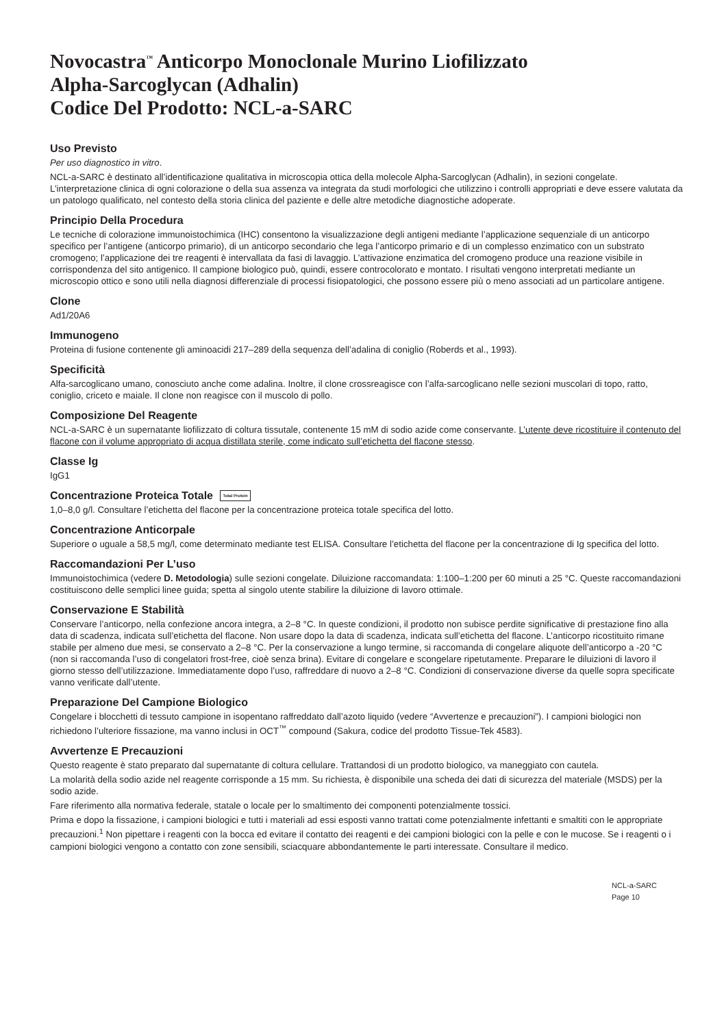Novocastra<sup>™</sup> Anticorpo Monoclonale Murino Liofilizzato
Alpha-Sarcoglycan (Adhalin)
Codice Del Prodotto: NCL-a-SARC
Uso Previsto
Per uso diagnostico in vitro.
NCL-a-SARC è destinato all’identificazione qualitativa in microscopia ottica della molecole Alpha-Sarcoglycan (Adhalin), in sezioni congelate. L’interpretazione clinica di ogni colorazione o della sua assenza va integrata da studi morfologici che utilizzino i controlli appropriati e deve essere valutata da un patologo qualificato, nel contesto della storia clinica del paziente e delle altre metodiche diagnostiche adoperate.
Principio Della Procedura
Le tecniche di colorazione immunoistochimica (IHC) consentono la visualizzazione degli antigeni mediante l’applicazione sequenziale di un anticorpo specifico per l’antigene (anticorpo primario), di un anticorpo secondario che lega l’anticorpo primario e di un complesso enzimatico con un substrato cromogeno; l’applicazione dei tre reagenti è intervallata da fasi di lavaggio. L’attivazione enzimatica del cromogeno produce una reazione visibile in corrispondenza del sito antigenico. Il campione biologico può, quindi, essere controcolorato e montato. I risultati vengono interpretati mediante un microscopio ottico e sono utili nella diagnosi differenziale di processi fisiopatologici, che possono essere più o meno associati ad un particolare antigene.
Clone
Ad1/20A6
Immunogeno
Proteina di fusione contenente gli aminoacidi 217–289 della sequenza dell’adalina di coniglio (Roberds et al., 1993).
Specificità
Alfa-sarcoglicano umano, conosciuto anche come adalina. Inoltre, il clone crossreagisce con l’alfa-sarcoglicano nelle sezioni muscolari di topo, ratto, coniglio, criceto e maiale. Il clone non reagisce con il muscolo di pollo.
Composizione Del Reagente
NCL-a-SARC è un supernatante liofilizzato di coltura tissutale, contenente 15 mM di sodio azide come conservante. L’utente deve ricostituire il contenuto del flacone con il volume appropriato di acqua distillata sterile, come indicato sull’etichetta del flacone stesso.
Classe Ig
IgG1
Concentrazione Proteica Totale Total Protein
1,0–8,0 g/l. Consultare l’etichetta del flacone per la concentrazione proteica totale specifica del lotto.
Concentrazione Anticorpale
Superiore o uguale a 58,5 mg/l, come determinato mediante test ELISA. Consultare l’etichetta del flacone per la concentrazione di Ig specifica del lotto.
Raccomandazioni Per L’uso
Immunoistochimica (vedere D. Metodologia) sulle sezioni congelate. Diluizione raccomandata: 1:100–1:200 per 60 minuti a 25 °C. Queste raccomandazioni costituiscono delle semplici linee guida; spetta al singolo utente stabilire la diluizione di lavoro ottimale.
Conservazione E Stabilità
Conservare l’anticorpo, nella confezione ancora integra, a 2–8 °C. In queste condizioni, il prodotto non subisce perdite significative di prestazione fino alla data di scadenza, indicata sull’etichetta del flacone. Non usare dopo la data di scadenza, indicata sull’etichetta del flacone. L’anticorpo ricostituito rimane stabile per almeno due mesi, se conservato a 2–8 °C. Per la conservazione a lungo termine, si raccomanda di congelare aliquote dell’anticorpo a -20 °C (non si raccomanda l’uso di congelatori frost-free, cioè senza brina). Evitare di congelare e scongelare ripetutamente. Preparare le diluizioni di lavoro il giorno stesso dell’utilizzazione. Immediatamente dopo l’uso, raffreddare di nuovo a 2–8 °C. Condizioni di conservazione diverse da quelle sopra specificate vanno verificate dall’utente.
Preparazione Del Campione Biologico
Congelare i blocchetti di tessuto campione in isopentano raffreddato dall’azoto liquido (vedere “Avvertenze e precauzioni”). I campioni biologici non richiedono l’ulteriore fissazione, ma vanno inclusi in OCT<sup>™</sup> compound (Sakura, codice del prodotto Tissue-Tek 4583).
Avvertenze E Precauzioni
Questo reagente è stato preparato dal supernatante di coltura cellulare. Trattandosi di un prodotto biologico, va maneggiato con cautela.
La molarità della sodio azide nel reagente corrisponde a 15 mm. Su richiesta, è disponibile una scheda dei dati di sicurezza del materiale (MSDS) per la sodio azide.
Fare riferimento alla normativa federale, statale o locale per lo smaltimento dei componenti potenzialmente tossici.
Prima e dopo la fissazione, i campioni biologici e tutti i materiali ad essi esposti vanno trattati come potenzialmente infettanti e smaltiti con le appropriate precauzioni.<sup>1</sup> Non pipettare i reagenti con la bocca ed evitare il contatto dei reagenti e dei campioni biologici con la pelle e con le mucose. Se i reagenti o i campioni biologici vengono a contatto con zone sensibili, sciacquare abbondantemente le parti interessate. Consultare il medico.
NCL-a-SARC
Page 10